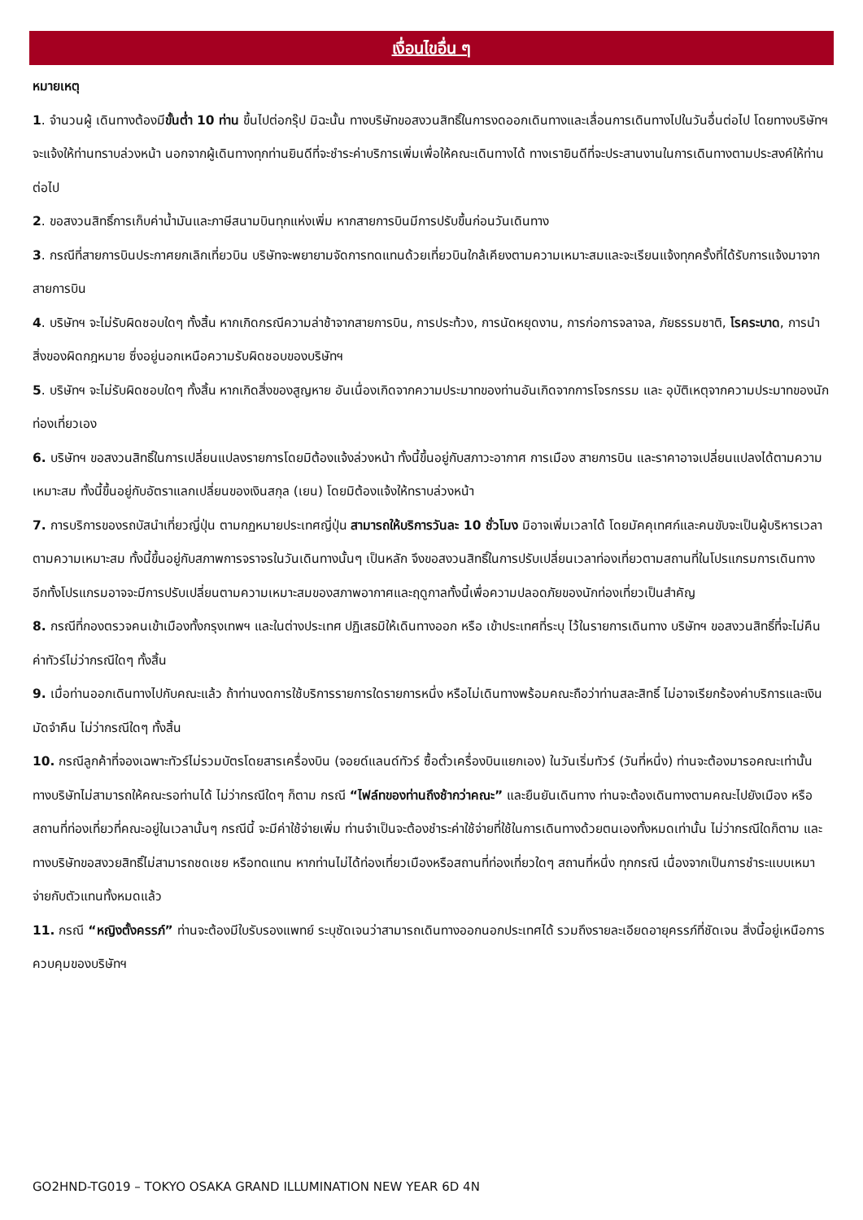เงื่อนไขอื่น ๆ
หมายเหตุ
1. จำนวนผู้ เดินทางต้องมีขั้นต่ำ 10 ท่าน ขึ้นไปต่อกรุ๊ป มิฉะนั้น ทางบริษัทขอสงวนสิทธิ์ในการงดออกเดินทางและเลื่อนการเดินทางไปในวันอื่นต่อไป โดยทางบริษัทฯ จะแจ้งให้ท่านทราบล่วงหน้า นอกจากผู้เดินทางทุกท่านยินดีที่จะชำระค่าบริการเพิ่มเพื่อให้คณะเดินทางได้ ทางเรายินดีที่จะประสานงานในการเดินทางตามประสงค์ให้ท่านต่อไป
2. ขอสงวนสิทธิ์การเก็บค่าน้ำมันและภาษีสนามบินทุกแห่งเพิ่ม หากสายการบินมีการปรับขึ้นก่อนวันเดินทาง
3. กรณีที่สายการบินประกาศยกเลิกเที่ยวบิน บริษัทจะพยายามจัดการทดแทนด้วยเที่ยวบินใกล้เคียงตามความเหมาะสมและจะเรียนแจ้งทุกครั้งที่ได้รับการแจ้งมาจากสายการบิน
4. บริษัทฯ จะไม่รับผิดชอบใดๆ ทั้งสิ้น หากเกิดกรณีความล่าช้าจากสายการบิน, การประท้วง, การนัดหยุดงาน, การก่อการจลาจล, ภัยธรรมชาติ, โรคระบาด, การนำสิ่งของผิดกฎหมาย ซึ่งอยู่นอกเหนือความรับผิดชอบของบริษัทฯ
5. บริษัทฯ จะไม่รับผิดชอบใดๆ ทั้งสิ้น หากเกิดสิ่งของสูญหาย อันเนื่องเกิดจากความประมาทของท่านอันเกิดจากการโจรกรรม และ อุบัติเหตุจากความประมาทของนักท่องเที่ยวเอง
6. บริษัทฯ ขอสงวนสิทธิ์ในการเปลี่ยนแปลงรายการโดยมิต้องแจ้งล่วงหน้า ทั้งนี้ขึ้นอยู่กับสภาวะอากาศ การเมือง สายการบิน และราคาอาจเปลี่ยนแปลงได้ตามความเหมาะสม ทั้งนี้ขึ้นอยู่กับอัตราแลกเปลี่ยนของเงินสกุล (เยน) โดยมิต้องแจ้งให้ทราบล่วงหน้า
7. การบริการของรถบัสนำเที่ยวญี่ปุ่น ตามกฏหมายประเทศญี่ปุ่น สามารถให้บริการวันละ 10 ชั่วโมง มิอาจเพิ่มเวลาได้ โดยมัคคุเทศก์และคนขับจะเป็นผู้บริหารเวลาตามความเหมาะสม ทั้งนี้ขึ้นอยู่กับสภาพการจราจรในวันเดินทางนั้นๆ เป็นหลัก จึงขอสงวนสิทธิ์ในการปรับเปลี่ยนเวลาท่องเที่ยวตามสถานที่ในโปรแกรมการเดินทาง อีกทั้งโปรแกรมอาจจะมีการปรับเปลี่ยนตามความเหมาะสมของสภาพอากาศและฤดูกาลทั้งนี้เพื่อความปลอดภัยของนักท่องเที่ยวเป็นสำคัญ
8. กรณีที่กองตรวจคนเข้าเมืองทั้งกรุงเทพฯ และในต่างประเทศ ปฏิเสธมิให้เดินทางออก หรือ เข้าประเทศที่ระบุ ไว้ในรายการเดินทาง บริษัทฯ ขอสงวนสิทธิ์ที่จะไม่คืนค่าทัวร์ไม่ว่ากรณีใดๆ ทั้งสิ้น
9. เมื่อท่านออกเดินทางไปกับคณะแล้ว ถ้าท่านงดการใช้บริการรายการใดรายการหนึ่ง หรือไม่เดินทางพร้อมคณะถือว่าท่านสละสิทธิ์ ไม่อาจเรียกร้องค่าบริการและเงินมัดจำคืน ไม่ว่ากรณีใดๆ ทั้งสิ้น
10. กรณีลูกค้าที่จองเฉพาะทัวร์ไม่รวมบัตรโดยสารเครื่องบิน (จอยด์แลนด์ทัวร์ ซื้อตั๋วเครื่องบินแยกเอง) ในวันเริ่มทัวร์ (วันที่หนึ่ง) ท่านจะต้องมารอคณะเท่านั้น ทางบริษัทไม่สามารถให้คณะรอท่านได้ ไม่ว่ากรณีใดๆ ก็ตาม กรณี “ไฟล์ทของท่านถึงช้ากว่าคณะ” และยืนยันเดินทาง ท่านจะต้องเดินทางตามคณะไปยังเมือง หรือสถานที่ท่องเที่ยวที่คณะอยู่ในเวลานั้นๆ กรณีนี้ จะมีค่าใช้จ่ายเพิ่ม ท่านจำเป็นจะต้องชำระค่าใช้จ่ายที่ใช้ในการเดินทางด้วยตนเองทั้งหมดเท่านั้น ไม่ว่ากรณีใดก็ตาม และทางบริษัทขอสงวยสิทธิ์ไม่สามารถชดเชย หรือทดแทน หากท่านไม่ได้ท่องเที่ยวเมืองหรือสถานที่ท่องเที่ยวใดๆ สถานที่หนึ่ง ทุกกรณี เนื่องจากเป็นการชำระแบบเหมาจ่ายกับตัวแทนทั้งหมดแล้ว
11. กรณี “หญิงตั้งครรภ์” ท่านจะต้องมีใบรับรองแพทย์ ระบุชัดเจนว่าสามารถเดินทางออกนอกประเทศได้ รวมถึงรายละเอียดอายุครรภ์ที่ชัดเจน สิ่งนี้อยู่เหนือการควบคุมของบริษัทฯ
GO2HND-TG019 – TOKYO OSAKA GRAND ILLUMINATION NEW YEAR 6D 4N